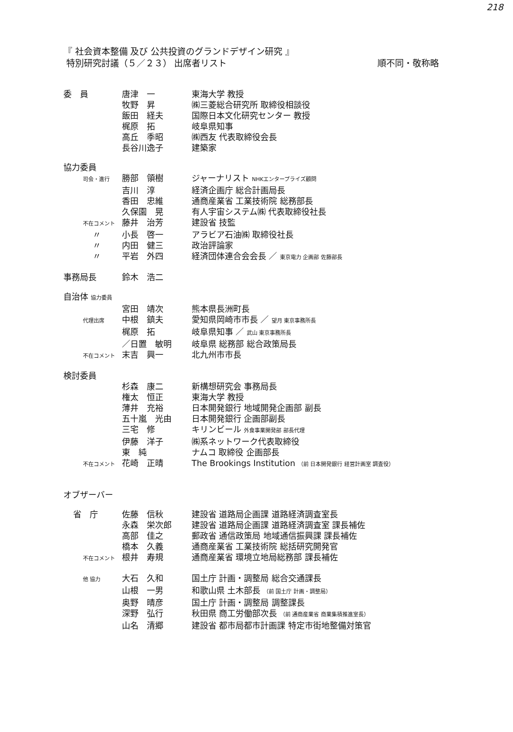218
『 社会資本整備 及び 公共投資のグランドデザイン研究 』
特別研究討議（５／２３） 出席者リスト 順不同・敬称略
| 委 員 | 唐津 一 | 東海大学 教授 |
| | 牧野 昇 | ㈱三菱総合研究所 取締役相談役 |
| | 飯田 経夫 | 国際日本文化研究センター 教授 |
| | 梶原 拓 | 岐阜県知事 |
| | 高丘 季昭 | ㈱西友 代表取締役会長 |
| | 長谷川逸子 | 建築家 |
| 協力委員 | | |
| 司会・進行 | 勝部 領樹 | ジャーナリスト NHKエンタープライズ顧問 |
| | 吉川 淳 | 経済企画庁 総合計画局長 |
| | 香田 忠維 | 通商産業省 工業技術院 総務部長 |
| | 久保園 晃 | 有人宇宙システム㈱ 代表取締役社長 |
| 不在コメント | 藤井 治芳 | 建設省 技監 |
| 〃 | 小長 啓一 | アラビア石油㈱ 取締役社長 |
| 〃 | 内田 健三 | 政治評論家 |
| 〃 | 平岩 外四 | 経済団体連合会会長 ／ 東京電力 企画部 佐藤部長 |
| 事務局長 | 鈴木 浩二 | |
| 自治体 協力委員 | | |
| | 宮田 靖次 | 熊本県長洲町長 |
| 代理出席 | 中根 鎮夫 | 愛知県岡崎市市長 ／ 望月 東京事務所長 |
| | 梶原 拓 | 岐阜県知事 ／ 武山 東京事務所長 |
| | ／日置 敏明 | 岐阜県 総務部 総合政策局長 |
| 不在コメント | 末吉 興一 | 北九州市市長 |
| 検討委員 | | |
| | 杉森 康二 | 新構想研究会 事務局長 |
| | 権太 恒正 | 東海大学 教授 |
| | 薄井 充裕 | 日本開発銀行 地域開発企画部 副長 |
| | 五十嵐 光由 | 日本開発銀行 企画部副長 |
| | 三宅 修 | キリンビール 外食事業開発部 部長代理 |
| | 伊藤 洋子 | ㈱系ネットワーク代表取締役 |
| | 東 純 | ナムコ 取締役 企画部長 |
| 不在コメント | 花崎 正晴 | The Brookings Institution （前 日本開発銀行 経営計画室 調査役） |
| オブザーバー | | |
| 省 庁 | 佐藤 信秋 | 建設省 道路局企画課 道路経済調査室長 |
| | 永森 栄次郎 | 建設省 道路局企画課 道路経済調査室 課長補佐 |
| | 高部 佳之 | 郵政省 通信政策局 地域通信振興課 課長補佐 |
| | 橋本 久義 | 通商産業省 工業技術院 総括研究開発官 |
| 不在コメント | 根井 寿規 | 通商産業省 環境立地局総務部 課長補佐 |
| 他 協力 | 大石 久和 | 国土庁 計画・調整局 総合交通課長 |
| | 山根 一男 | 和歌山県 土木部長 （前 国土庁 計画・調整局） |
| | 奥野 晴彦 | 国土庁 計画・調整局 調整課長 |
| | 深野 弘行 | 秋田県 商工労働部次長 （前 通商産業省 商業集積推進室長） |
| | 山名 清郷 | 建設省 都市局都市計画課 特定市街地整備対策官 |